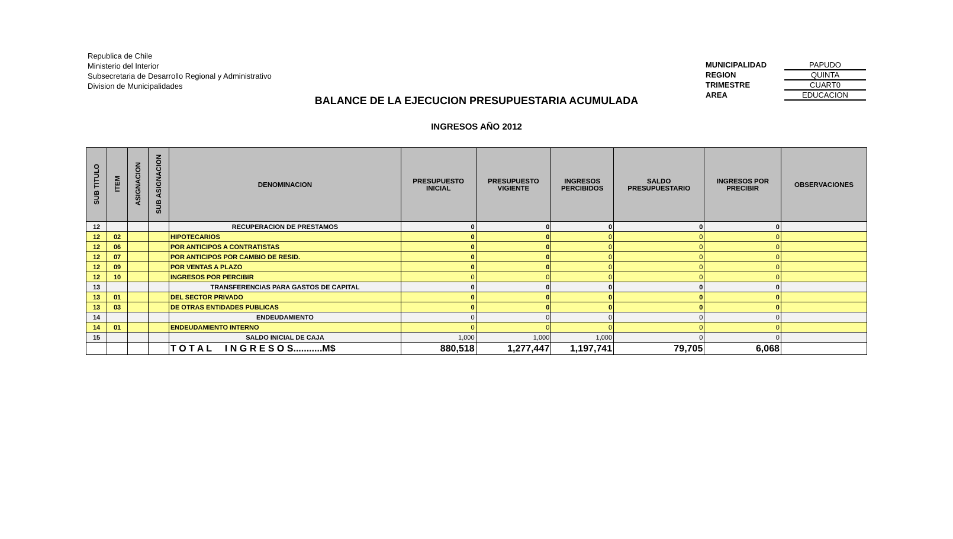Republica de Chile
Ministerio del Interior
Subsecretaria de Desarrollo Regional y Administrativo
Division de Municipalidades
MUNICIPALIDAD PAPUDO
REGION QUINTA
TRIMESTRE CUART0
AREA EDUCACION
BALANCE DE LA EJECUCION PRESUPUESTARIA ACUMULADA
INGRESOS AÑO 2012
| SUB TITULO | ITEM | ASIGNACION | SUB ASIGNACION | DENOMINACION | PRESUPUESTO INICIAL | PRESUPUESTO VIGIENTE | INGRESOS PERCIBIDOS | SALDO PRESUPUESTARIO | INGRESOS POR PRECIBIR | OBSERVACIONES |
| --- | --- | --- | --- | --- | --- | --- | --- | --- | --- | --- |
| 12 | | | | RECUPERACION DE PRESTAMOS | 0 | 0 | 0 | 0 | 0 | |
| 12 | 02 | | | HIPOTECARIOS | 0 | 0 | 0 | 0 | 0 | |
| 12 | 06 | | | POR ANTICIPOS A CONTRATISTAS | 0 | 0 | 0 | 0 | 0 | |
| 12 | 07 | | | POR ANTICIPOS POR CAMBIO DE RESID. | 0 | 0 | 0 | 0 | 0 | |
| 12 | 09 | | | POR VENTAS A PLAZO | 0 | 0 | 0 | 0 | 0 | |
| 12 | 10 | | | INGRESOS POR PERCIBIR | 0 | 0 | 0 | 0 | 0 | |
| 13 | | | | TRANSFERENCIAS PARA GASTOS DE CAPITAL | 0 | 0 | 0 | 0 | 0 | |
| 13 | 01 | | | DEL SECTOR PRIVADO | 0 | 0 | 0 | 0 | 0 | |
| 13 | 03 | | | DE OTRAS ENTIDADES PUBLICAS | 0 | 0 | 0 | 0 | 0 | |
| 14 | | | | ENDEUDAMIENTO | 0 | 0 | 0 | 0 | 0 | |
| 14 | 01 | | | ENDEUDAMIENTO INTERNO | 0 | 0 | 0 | 0 | 0 | |
| 15 | | | | SALDO INICIAL DE CAJA | 1,000 | 1,000 | 1,000 | 0 | 0 | |
| | | | | T O T A L I N G R E S O S...........M$ | 880,518 | 1,277,447 | 1,197,741 | 79,705 | 6,068 | |